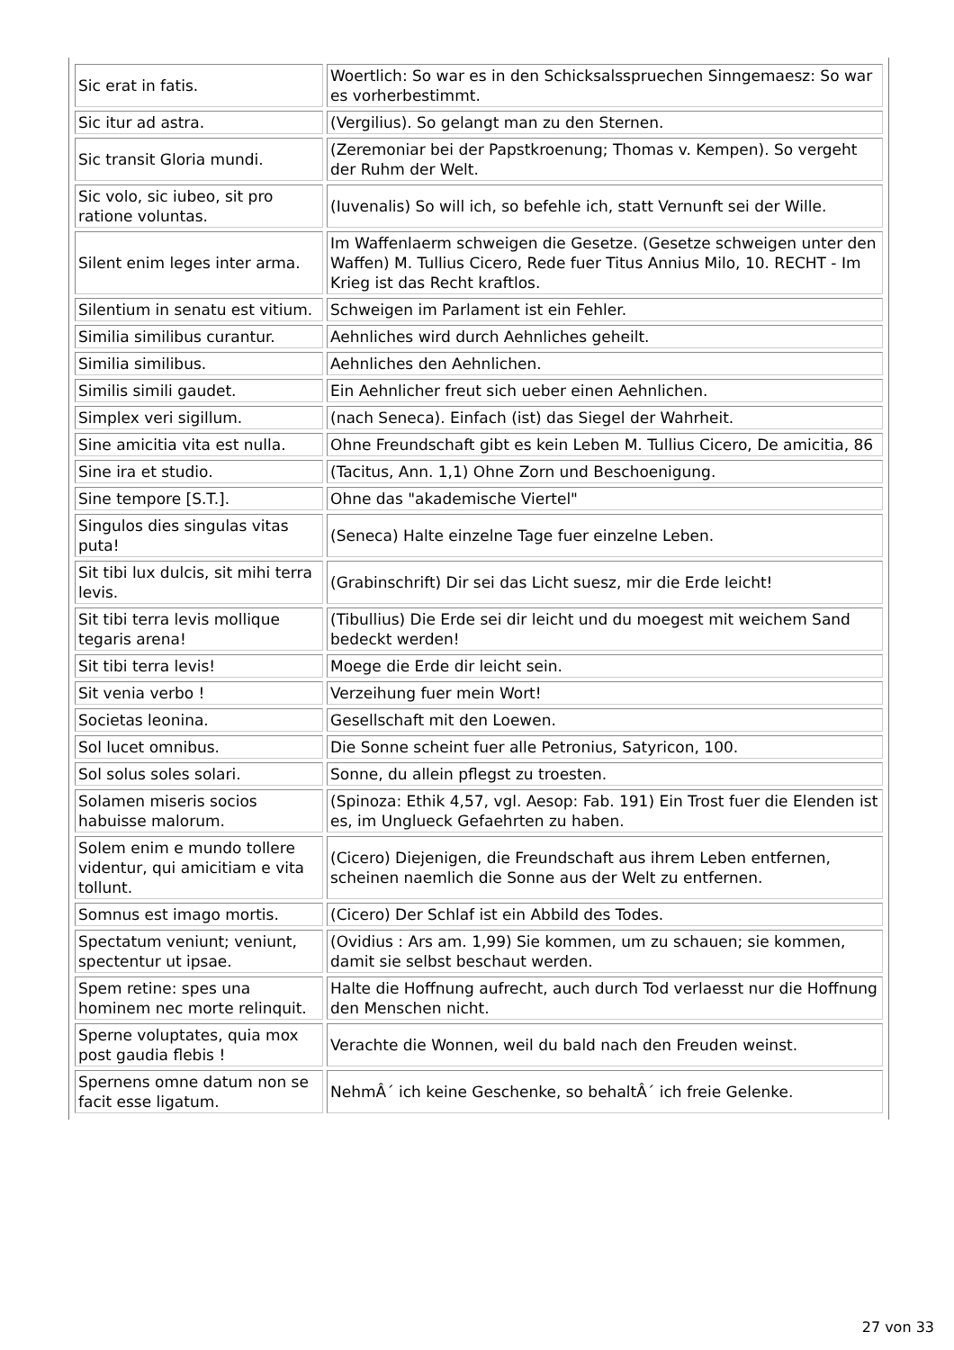| Sic erat in fatis. | Woertlich: So war es in den Schicksalsspruechen Sinngemaesz: So war es vorherbestimmt. |
| Sic itur ad astra. | (Vergilius). So gelangt man zu den Sternen. |
| Sic transit Gloria mundi. | (Zeremoniar bei der Papstkroenung; Thomas v. Kempen). So vergeht der Ruhm der Welt. |
| Sic volo, sic iubeo, sit pro ratione voluntas. | (Iuvenalis) So will ich, so befehle ich, statt Vernunft sei der Wille. |
| Silent enim leges inter arma. | Im Waffenlaerm schweigen die Gesetze. (Gesetze schweigen unter den Waffen) M. Tullius Cicero, Rede fuer Titus Annius Milo, 10. RECHT - Im Krieg ist das Recht kraftlos. |
| Silentium in senatu est vitium. | Schweigen im Parlament ist ein Fehler. |
| Similia similibus curantur. | Aehnliches wird durch Aehnliches geheilt. |
| Similia similibus. | Aehnliches den Aehnlichen. |
| Similis simili gaudet. | Ein Aehnlicher freut sich ueber einen Aehnlichen. |
| Simplex veri sigillum. | (nach Seneca). Einfach (ist) das Siegel der Wahrheit. |
| Sine amicitia vita est nulla. | Ohne Freundschaft gibt es kein Leben M. Tullius Cicero, De amicitia, 86 |
| Sine ira et studio. | (Tacitus, Ann. 1,1) Ohne Zorn und Beschoenigung. |
| Sine tempore [S.T.]. | Ohne das "akademische Viertel" |
| Singulos dies singulas vitas puta! | (Seneca) Halte einzelne Tage fuer einzelne Leben. |
| Sit tibi lux dulcis, sit mihi terra levis. | (Grabinschrift) Dir sei das Licht suesz, mir die Erde leicht! |
| Sit tibi terra levis mollique tegaris arena! | (Tibullius) Die Erde sei dir leicht und du moegest mit weichem Sand bedeckt werden! |
| Sit tibi terra levis! | Moege die Erde dir leicht sein. |
| Sit venia verbo ! | Verzeihung fuer mein Wort! |
| Societas leonina. | Gesellschaft mit den Loewen. |
| Sol lucet omnibus. | Die Sonne scheint fuer alle Petronius, Satyricon, 100. |
| Sol solus soles solari. | Sonne, du allein pflegst zu troesten. |
| Solamen miseris socios habuisse malorum. | (Spinoza: Ethik 4,57, vgl. Aesop: Fab. 191) Ein Trost fuer die Elenden ist es, im Unglueck Gefaehrten zu haben. |
| Solem enim e mundo tollere videntur, qui amicitiam e vita tollunt. | (Cicero) Diejenigen, die Freundschaft aus ihrem Leben entfernen, scheinen naemlich die Sonne aus der Welt zu entfernen. |
| Somnus est imago mortis. | (Cicero) Der Schlaf ist ein Abbild des Todes. |
| Spectatum veniunt; veniunt, spectentur ut ipsae. | (Ovidius : Ars am. 1,99) Sie kommen, um zu schauen; sie kommen, damit sie selbst beschaut werden. |
| Spem retine: spes una hominem nec morte relinquit. | Halte die Hoffnung aufrecht, auch durch Tod verlaesst nur die Hoffnung den Menschen nicht. |
| Sperne voluptates, quia mox post gaudia flebis ! | Verachte die Wonnen, weil du bald nach den Freuden weinst. |
| Spernens omne datum non se facit esse ligatum. | NehmÂ´ ich keine Geschenke, so behaltÂ´ ich freie Gelenke. |
27 von 33